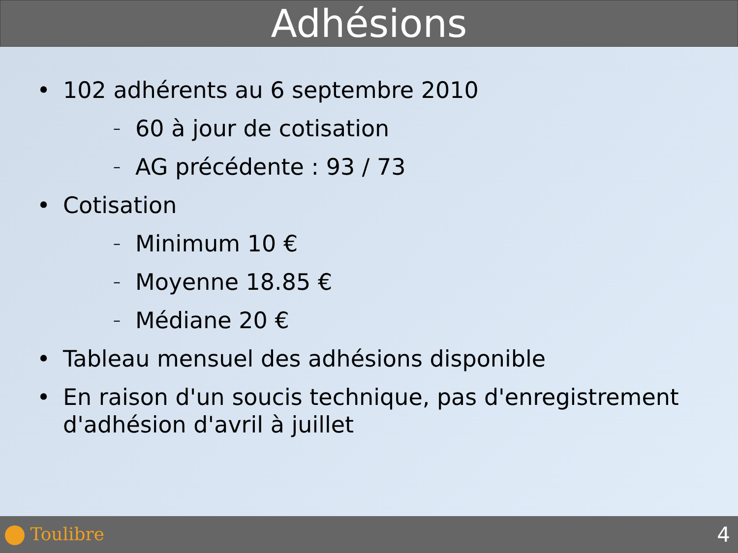Adhésions
• 102 adhérents au 6 septembre 2010
– 60 à jour de cotisation
– AG précédente : 93 / 73
• Cotisation
– Minimum 10 €
– Moyenne 18.85 €
– Médiane 20 €
• Tableau mensuel des adhésions disponible
• En raison d'un soucis technique, pas d'enregistrement d'adhésion d'avril à juillet
Toulibre 4